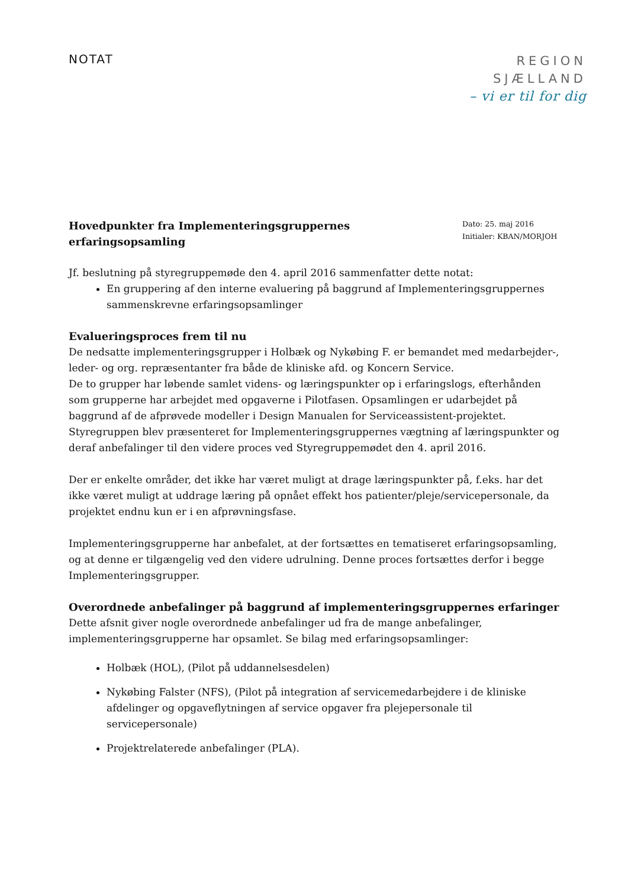NOTAT
REGION
SJÆLLAND
– vi er til for dig
Hovedpunkter fra Implementeringsgruppernes erfaringsopsamling
Dato: 25. maj 2016
Initialer: KBAN/MORJOH
Jf. beslutning på styregruppemøde den 4. april 2016 sammenfatter dette notat:
En gruppering af den interne evaluering på baggrund af Implementeringsgruppernes sammenskrevne erfaringsopsamlinger
Evalueringsproces frem til nu
De nedsatte implementeringsgrupper i Holbæk og Nykøbing F. er bemandet med medarbejder-, leder- og org. repræsentanter fra både de kliniske afd. og Koncern Service.
De to grupper har løbende samlet videns- og læringspunkter op i erfaringslogs, efterhånden som grupperne har arbejdet med opgaverne i Pilotfasen. Opsamlingen er udarbejdet på baggrund af de afprøvede modeller i Design Manualen for Serviceassistent-projektet.
Styregruppen blev præsenteret for Implementeringsgruppernes vægtning af læringspunkter og deraf anbefalinger til den videre proces ved Styregruppemødet den 4. april 2016.
Der er enkelte områder, det ikke har været muligt at drage læringspunkter på, f.eks. har det ikke været muligt at uddrage læring på opnået effekt hos patienter/pleje/servicepersonale, da projektet endnu kun er i en afprøvningsfase.
Implementeringsgrupperne har anbefalet, at der fortsættes en tematiseret erfaringsopsamling, og at denne er tilgængelig ved den videre udrulning. Denne proces fortsættes derfor i begge Implementeringsgrupper.
Overordnede anbefalinger på baggrund af implementeringsgruppernes erfaringer
Dette afsnit giver nogle overordnede anbefalinger ud fra de mange anbefalinger, implementeringsgrupperne har opsamlet. Se bilag med erfaringsopsamlinger:
Holbæk (HOL), (Pilot på uddannelsesdelen)
Nykøbing Falster (NFS), (Pilot på integration af servicemedarbejdere i de kliniske afdelinger og opgaveflytningen af service opgaver fra plejepersonale til servicepersonale)
Projektrelaterede anbefalinger (PLA).